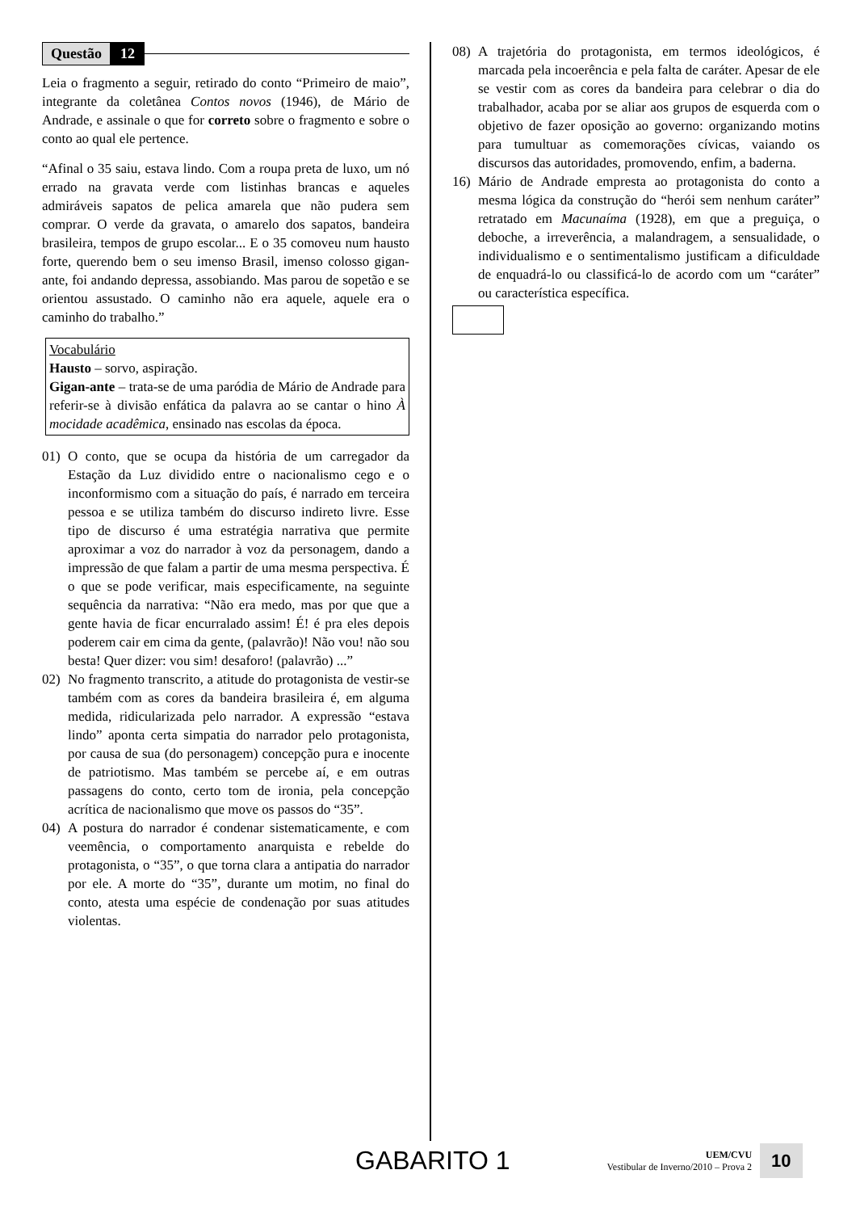Questão 12
Leia o fragmento a seguir, retirado do conto “Primeiro de maio”, integrante da coletânea Contos novos (1946), de Mário de Andrade, e assinale o que for correto sobre o fragmento e sobre o conto ao qual ele pertence.
“Afinal o 35 saiu, estava lindo. Com a roupa preta de luxo, um nó errado na gravata verde com listinhas brancas e aqueles admiráveis sapatos de pelica amarela que não pudera sem comprar. O verde da gravata, o amarelo dos sapatos, bandeira brasileira, tempos de grupo escolar... E o 35 comoveu num hausto forte, querendo bem o seu imenso Brasil, imenso colosso gigan-ante, foi andando depressa, assobiando. Mas parou de sopetão e se orientou assustado. O caminho não era aquele, aquele era o caminho do trabalho.”
Vocabulário
Hausto – sorvo, aspiração.
Gigan-ante – trata-se de uma paródia de Mário de Andrade para referir-se à divisão enfática da palavra ao se cantar o hino À mocidade acadêmica, ensinado nas escolas da época.
01) O conto, que se ocupa da história de um carregador da Estação da Luz dividido entre o nacionalismo cego e o inconformismo com a situação do país, é narrado em terceira pessoa e se utiliza também do discurso indireto livre. Esse tipo de discurso é uma estratégia narrativa que permite aproximar a voz do narrador à voz da personagem, dando a impressão de que falam a partir de uma mesma perspectiva. É o que se pode verificar, mais especificamente, na seguinte sequência da narrativa: “Não era medo, mas por que que a gente havia de ficar encurralado assim! É! é pra eles depois poderem cair em cima da gente, (palavrão)! Não vou! não sou besta! Quer dizer: vou sim! desaforo! (palavrão) ...”
02) No fragmento transcrito, a atitude do protagonista de vestir-se também com as cores da bandeira brasileira é, em alguma medida, ridicularizada pelo narrador. A expressão “estava lindo” aponta certa simpatia do narrador pelo protagonista, por causa de sua (do personagem) concepção pura e inocente de patriotismo. Mas também se percebe aí, e em outras passagens do conto, certo tom de ironia, pela concepção acrítica de nacionalismo que move os passos do “35”.
04) A postura do narrador é condenar sistematicamente, e com veemência, o comportamento anarquista e rebelde do protagonista, o “35”, o que torna clara a antipatia do narrador por ele. A morte do “35”, durante um motim, no final do conto, atesta uma espécie de condenação por suas atitudes violentas.
08) A trajetória do protagonista, em termos ideológicos, é marcada pela incoerência e pela falta de caráter. Apesar de ele se vestir com as cores da bandeira para celebrar o dia do trabalhador, acaba por se aliar aos grupos de esquerda com o objetivo de fazer oposição ao governo: organizando motins para tumultuar as comemorações cívicas, vaiando os discursos das autoridades, promovendo, enfim, a baderna.
16) Mário de Andrade empresta ao protagonista do conto a mesma lógica da construção do “herói sem nenhum caráter” retratado em Macunaíma (1928), em que a preguiça, o deboche, a irreverência, a malandragem, a sensualidade, o individualismo e o sentimentalismo justificam a dificuldade de enquadrá-lo ou classificá-lo de acordo com um “caráter” ou característica específica.
GABARITO 1
UEM/CVU
Vestibular de Inverno/2010 – Prova 2
10